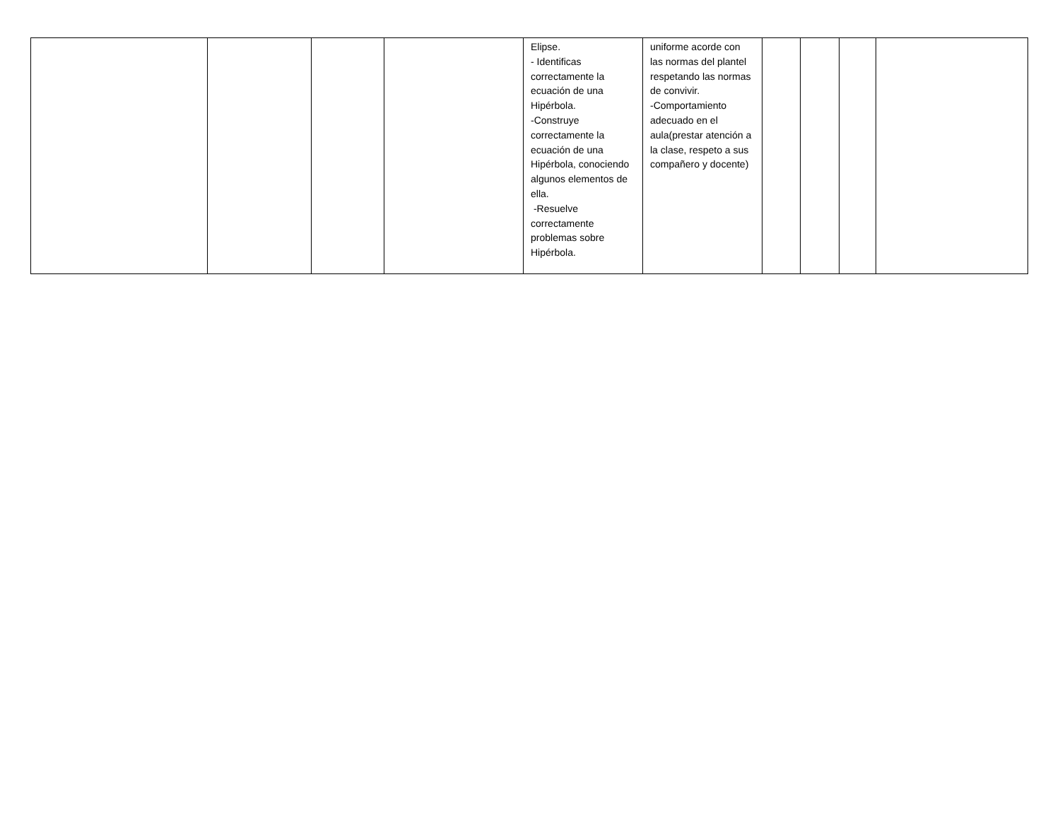| | | | | Elipse. - Identificas correctamente la ecuación de una Hipérbola. -Construye correctamente la ecuación de una Hipérbola, conociendo algunos elementos de ella. -Resuelve correctamente problemas sobre Hipérbola. | uniforme acorde con las normas del plantel respetando las normas de convivir. -Comportamiento adecuado en el aula(prestar atención a la clase, respeto a sus compañero y docente) | | | | |